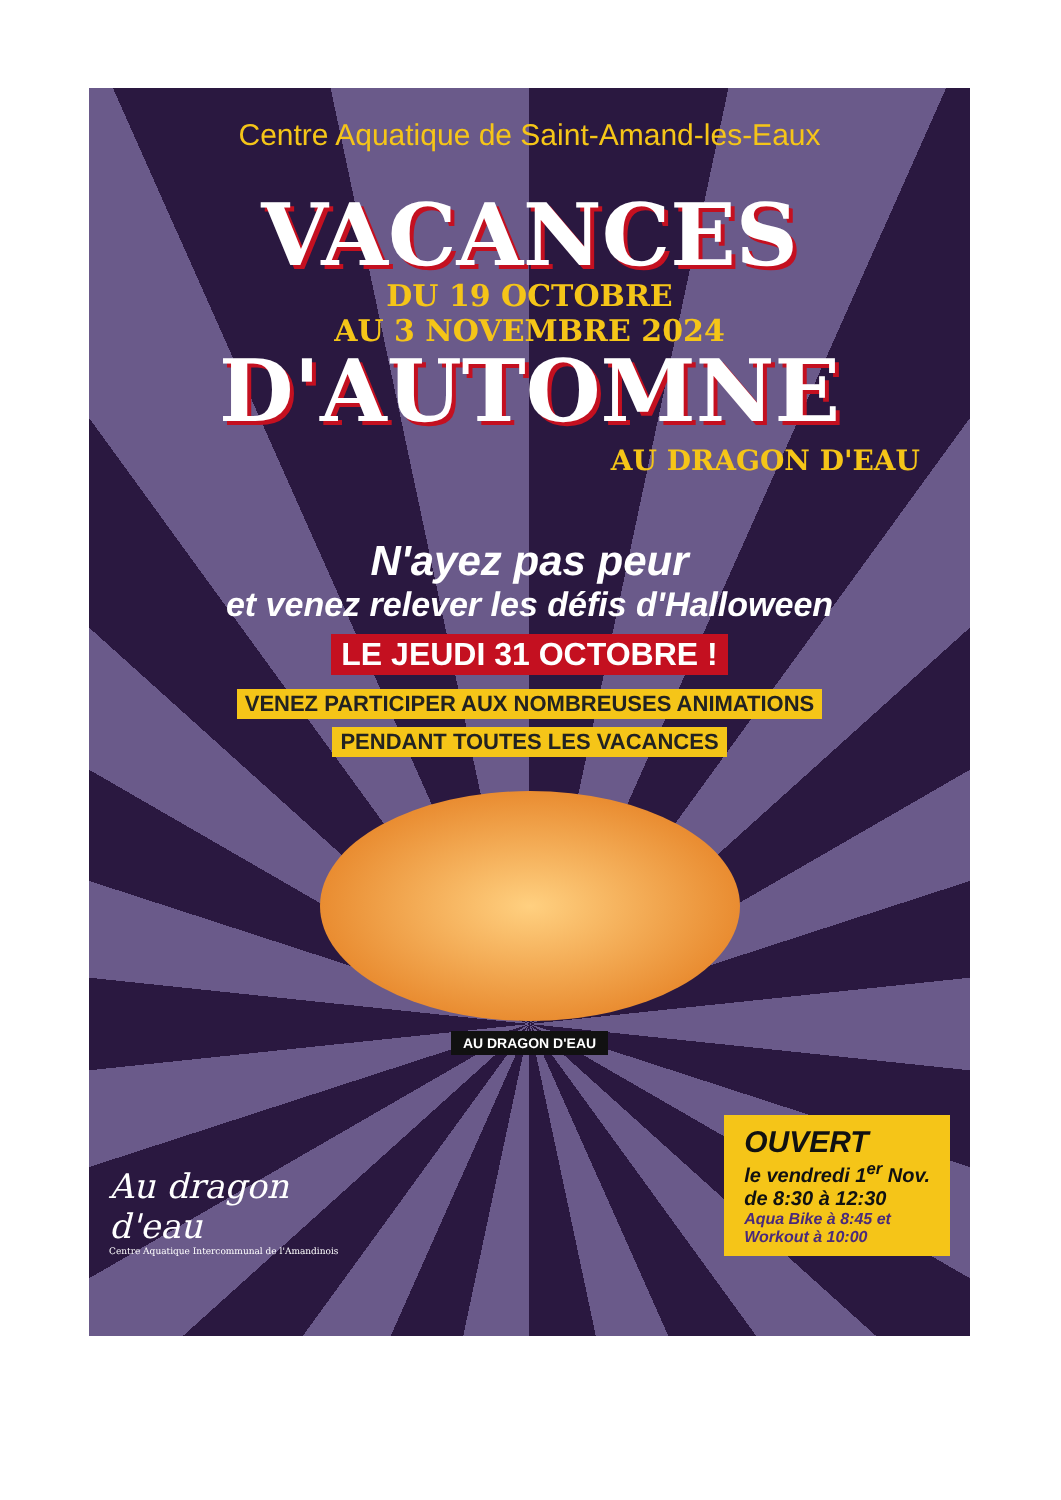Centre Aquatique de Saint-Amand-les-Eaux
VACANCES
DU 19 OCTOBRE
AU 3 NOVEMBRE 2024
D'AUTOMNE
AU DRAGON D'EAU
N'ayez pas peur
et venez relever les défis d'Halloween
LE JEUDI 31 OCTOBRE !
VENEZ PARTICIPER AUX NOMBREUSES ANIMATIONS
PENDANT TOUTES LES VACANCES
AU DRAGON D'EAU
Au dragon
d'eau
Centre Aquatique Intercommunal de l'Amandinois
OUVERT
le vendredi 1<sup>er</sup> Nov.
de 8:30 à 12:30
Aqua Bike à 8:45 et
Workout à 10:00